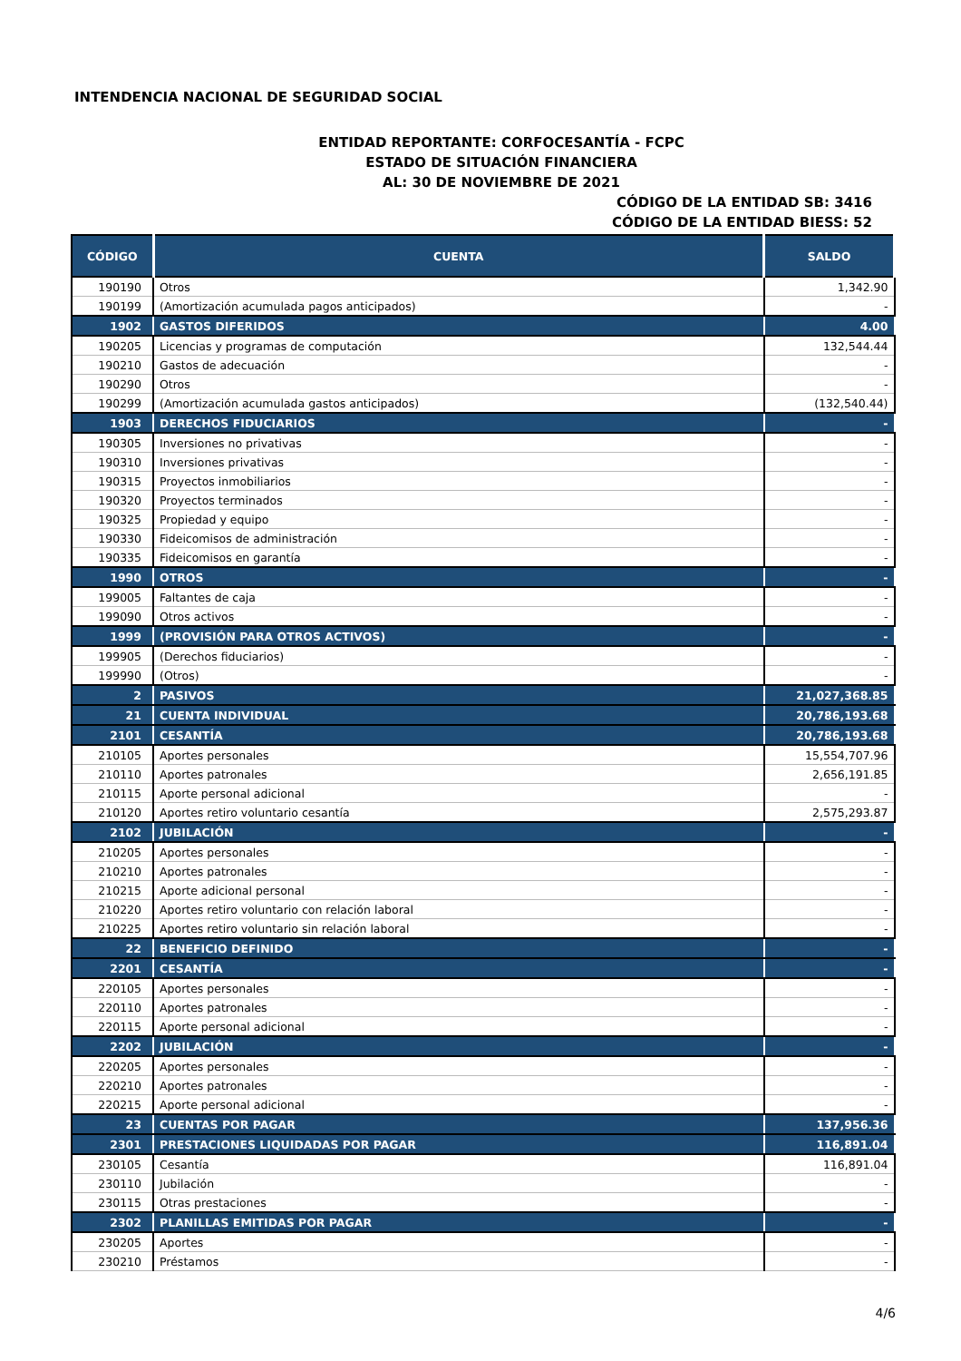INTENDENCIA NACIONAL DE SEGURIDAD SOCIAL
ENTIDAD REPORTANTE: CORFOCESANTÍA - FCPC
ESTADO DE SITUACIÓN FINANCIERA
AL: 30 DE NOVIEMBRE DE 2021
CÓDIGO DE LA ENTIDAD SB: 3416
CÓDIGO DE LA ENTIDAD BIESS: 52
| CÓDIGO | CUENTA | SALDO |
| --- | --- | --- |
| 190190 | Otros | 1,342.90 |
| 190199 | (Amortización acumulada pagos anticipados) | - |
| 1902 | GASTOS DIFERIDOS | 4.00 |
| 190205 | Licencias y programas de computación | 132,544.44 |
| 190210 | Gastos de adecuación | - |
| 190290 | Otros | - |
| 190299 | (Amortización acumulada gastos anticipados) | (132,540.44) |
| 1903 | DERECHOS FIDUCIARIOS | - |
| 190305 | Inversiones no privativas | - |
| 190310 | Inversiones privativas | - |
| 190315 | Proyectos inmobiliarios | - |
| 190320 | Proyectos terminados | - |
| 190325 | Propiedad y equipo | - |
| 190330 | Fideicomisos de administración | - |
| 190335 | Fideicomisos en garantía | - |
| 1990 | OTROS | - |
| 199005 | Faltantes de caja | - |
| 199090 | Otros activos | - |
| 1999 | (PROVISIÓN PARA OTROS ACTIVOS) | - |
| 199905 | (Derechos fiduciarios) | - |
| 199990 | (Otros) | - |
| 2 | PASIVOS | 21,027,368.85 |
| 21 | CUENTA INDIVIDUAL | 20,786,193.68 |
| 2101 | CESANTÍA | 20,786,193.68 |
| 210105 | Aportes personales | 15,554,707.96 |
| 210110 | Aportes patronales | 2,656,191.85 |
| 210115 | Aporte personal adicional | - |
| 210120 | Aportes retiro voluntario cesantía | 2,575,293.87 |
| 2102 | JUBILACIÓN | - |
| 210205 | Aportes personales | - |
| 210210 | Aportes patronales | - |
| 210215 | Aporte adicional personal | - |
| 210220 | Aportes retiro voluntario con relación laboral | - |
| 210225 | Aportes retiro voluntario sin relación laboral | - |
| 22 | BENEFICIO DEFINIDO | - |
| 2201 | CESANTÍA | - |
| 220105 | Aportes personales | - |
| 220110 | Aportes patronales | - |
| 220115 | Aporte personal adicional | - |
| 2202 | JUBILACIÓN | - |
| 220205 | Aportes personales | - |
| 220210 | Aportes patronales | - |
| 220215 | Aporte personal adicional | - |
| 23 | CUENTAS POR PAGAR | 137,956.36 |
| 2301 | PRESTACIONES LIQUIDADAS POR PAGAR | 116,891.04 |
| 230105 | Cesantía | 116,891.04 |
| 230110 | Jubilación | - |
| 230115 | Otras prestaciones | - |
| 2302 | PLANILLAS EMITIDAS POR PAGAR | - |
| 230205 | Aportes | - |
| 230210 | Préstamos | - |
4/6